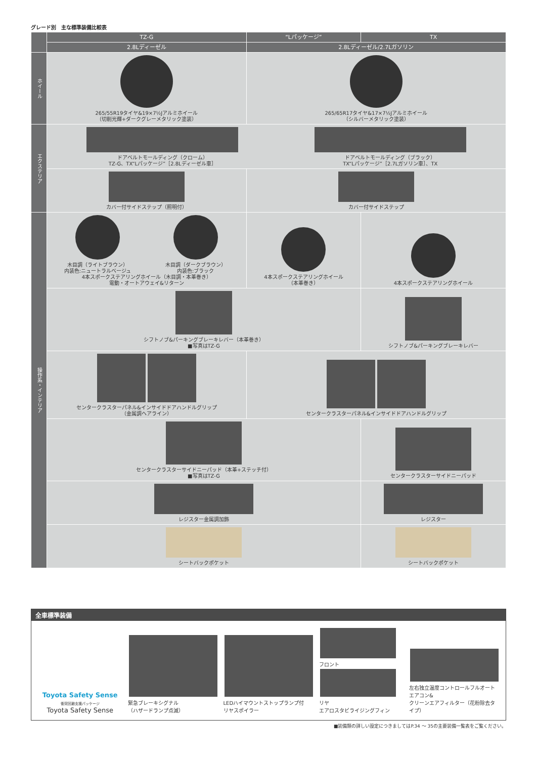グレード別　主な標準装備比較表
| | TZ-G | “Lパッケージ” | TX |
| --- | --- | --- | --- |
| | 2.8Lディーゼル | 2.8Lディーゼル/2.7Lガソリン | |
| ホイール | 265/55R19タイヤ&19×7½Jアルミホイール （切削光輝+ダークグレーメタリック塗装） | 265/65R17タイヤ&17×7½Jアルミホイール （シルバーメタリック塗装） | |
| エクステリア | ドアベルトモールディング（クローム） TZ-G、TX“Lパッケージ”［2.8Lディーゼル車］ ドアベルトモールディング（ブラック） TX“Lパッケージ”［2.7Lガソリン車］、TX | | |
| | カバー付サイドステップ（照明付） | カバー付サイドステップ | |
| 操作系・インテリア | 木目調（ライトブラウン） 内装色:ニュートラルベージュ 木目調（ダークブラウン） 内装色:ブラック 4本スポークステアリングホイール（木目調・本革巻き） 電動・オートアウェイ&リターン | 4本スポークステアリングホイール （本革巻き） | 4本スポークステアリングホイール |
| | シフトノブ&パーキングブレーキレバー（本革巻き） ■写真はTZ-G | | シフトノブ&パーキングブレーキレバー |
| | センタークラスターパネル&インサイドドアハンドルグリップ （金属調ヘアライン） | センタークラスターパネル&インサイドドアハンドルグリップ | |
| | センタークラスターサイドニーパッド（本革+ステッチ付） ■写真はTZ-G | | センタークラスターサイドニーパッド |
| | レジスター金属調加飾 | | レジスター |
| | シートバックポケット | | シートバックポケット |
全車標準装備
Toyota Safety Sense
衝突回避支援パッケージ
Toyota Safety Sense
緊急ブレーキシグナル
（ハザードランプ点滅）
LEDハイマウントストップランプ付
リヤスポイラー
フロント
リヤ
エアロスタビライジングフィン
左右独立温度コントロールフルオートエアコン&
クリーンエアフィルター（花粉除去タイプ）
■装備類の詳しい設定につきましてはP.34 ～ 35の主要装備一覧表をご覧ください。